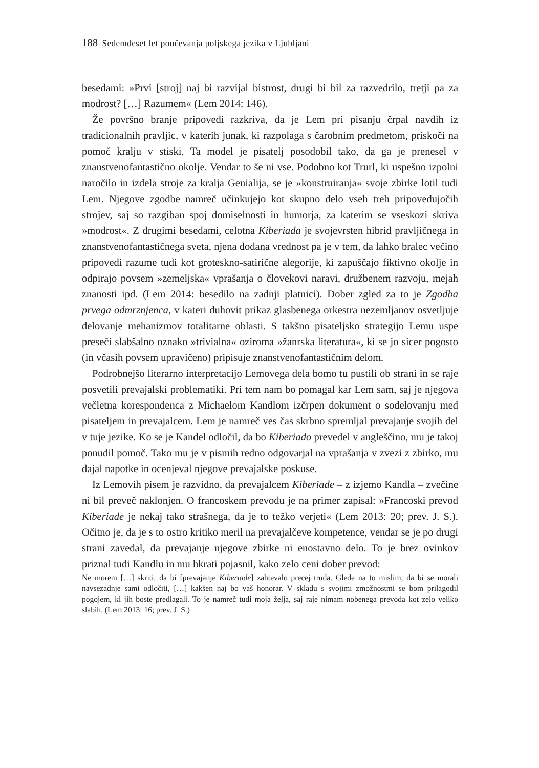188 Sedemdeset let poučevanja poljskega jezika v Ljubljani
besedami: »Prvi [stroj] naj bi razvijal bistrost, drugi bi bil za razvedrilo, tretji pa za modrost? […] Razumem« (Lem 2014: 146).
Že površno branje pripovedi razkriva, da je Lem pri pisanju črpal navdih iz tradicionalnih pravljic, v katerih junak, ki razpolaga s čarobnim predmetom, priskoči na pomoč kralju v stiski. Ta model je pisatelj posodobil tako, da ga je prenesel v znanstvenofantastično okolje. Vendar to še ni vse. Podobno kot Trurl, ki uspešno izpolni naročilo in izdela stroje za kralja Genialija, se je »konstruiranja« svoje zbirke lotil tudi Lem. Njegove zgodbe namreč učinkujejo kot skupno delo vseh treh pripovedujočih strojev, saj so razgiban spoj domiselnosti in humorja, za katerim se vseskozi skriva »modrost«. Z drugimi besedami, celotna Kiberiada je svojevrsten hibrid pravljičnega in znanstvenofantastičnega sveta, njena dodana vrednost pa je v tem, da lahko bralec večino pripovedi razume tudi kot groteskno-satirične alegorije, ki zapuščajo fiktivno okolje in odpirajo povsem »zemeljska« vprašanja o človekovi naravi, družbenem razvoju, mejah znanosti ipd. (Lem 2014: besedilo na zadnji platnici). Dober zgled za to je Zgodba prvega odmrznjenca, v kateri duhovit prikaz glasbenega orkestra nezemljanov osvetljuje delovanje mehanizmov totalitarne oblasti. S takšno pisateljsko strategijo Lemu uspe preseči slabšalno oznako »trivialna« oziroma »žanrska literatura«, ki se jo sicer pogosto (in včasih povsem upravičeno) pripisuje znanstvenofantastičnim delom.
Podrobnejšo literarno interpretacijo Lemovega dela bomo tu pustili ob strani in se raje posvetili prevajalski problematiki. Pri tem nam bo pomagal kar Lem sam, saj je njegova večletna korespondenca z Michaelom Kandlom izčrpen dokument o sodelovanju med pisateljem in prevajalcem. Lem je namreč ves čas skrbno spremljal prevajanje svojih del v tuje jezike. Ko se je Kandel odločil, da bo Kiberiado prevedel v angleščino, mu je takoj ponudil pomoč. Tako mu je v pismih redno odgovarjal na vprašanja v zvezi z zbirko, mu dajal napotke in ocenjeval njegove prevajalske poskuse.
Iz Lemovih pisem je razvidno, da prevajalcem Kiberiade – z izjemo Kandla – zvečine ni bil preveč naklonjen. O francoskem prevodu je na primer zapisal: »Francoski prevod Kiberiade je nekaj tako strašnega, da je to težko verjeti« (Lem 2013: 20; prev. J. S.). Očitno je, da je s to ostro kritiko meril na prevajalčeve kompetence, vendar se je po drugi strani zavedal, da prevajanje njegove zbirke ni enostavno delo. To je brez ovinkov priznal tudi Kandlu in mu hkrati pojasnil, kako zelo ceni dober prevod:
Ne morem […] skriti, da bi [prevajanje Kiberiade] zahtevalo precej truda. Glede na to mislim, da bi se morali navsezadnje sami odločiti, […] kakšen naj bo vaš honorar. V skladu s svojimi zmožnostmi se bom prilagodil pogojem, ki jih boste predlagali. To je namreč tudi moja želja, saj raje nimam nobenega prevoda kot zelo veliko slabih. (Lem 2013: 16; prev. J. S.)